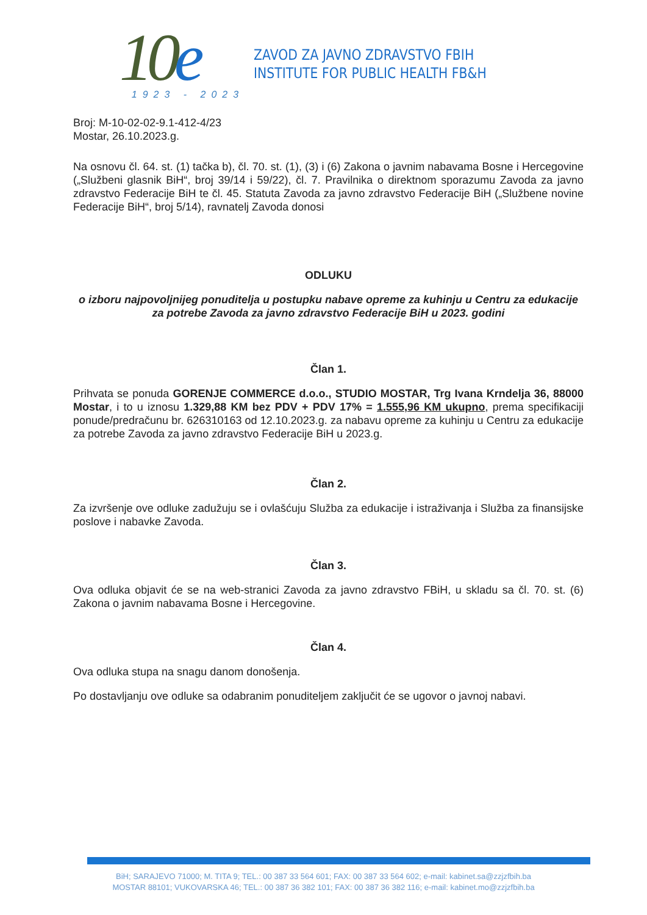10e
1923 - 2023
ZAVOD ZA JAVNO ZDRAVSTVO FBIH
INSTITUTE FOR PUBLIC HEALTH FB&H
Broj: M-10-02-02-9.1-412-4/23
Mostar, 26.10.2023.g.
Na osnovu čl. 64. st. (1) tačka b), čl. 70. st. (1), (3) i (6) Zakona o javnim nabavama Bosne i Hercegovine („Službeni glasnik BiH“, broj 39/14 i 59/22), čl. 7. Pravilnika o direktnom sporazumu Zavoda za javno zdravstvo Federacije BiH te čl. 45. Statuta Zavoda za javno zdravstvo Federacije BiH („Službene novine Federacije BiH“, broj 5/14), ravnatelj Zavoda donosi
ODLUKU
o izboru najpovoljnijeg ponuditelja u postupku nabave opreme za kuhinju u Centru za edukacije za potrebe Zavoda za javno zdravstvo Federacije BiH u 2023. godini
Član 1.
Prihvata se ponuda GORENJE COMMERCE d.o.o., STUDIO MOSTAR, Trg Ivana Krndelja 36, 88000 Mostar, i to u iznosu 1.329,88 KM bez PDV + PDV 17% = 1.555,96 KM ukupno, prema specifikaciji ponude/predračunu br. 626310163 od 12.10.2023.g. za nabavu opreme za kuhinju u Centru za edukacije za potrebe Zavoda za javno zdravstvo Federacije BiH u 2023.g.
Član 2.
Za izvršenje ove odluke zadužuju se i ovlašćuju Služba za edukacije i istraživanja i Služba za finansijske poslove i nabavke Zavoda.
Član 3.
Ova odluka objavit će se na web-stranici Zavoda za javno zdravstvo FBiH, u skladu sa čl. 70. st. (6) Zakona o javnim nabavama Bosne i Hercegovine.
Član 4.
Ova odluka stupa na snagu danom donošenja.
Po dostavljanju ove odluke sa odabranim ponuditeljem zaključit će se ugovor o javnoj nabavi.
BiH; SARAJEVO 71000; M. TITA 9; TEL.: 00 387 33 564 601; FAX: 00 387 33 564 602; e-mail: kabinet.sa@zzjzfbih.ba
MOSTAR 88101; VUKOVARSKA 46; TEL.: 00 387 36 382 101; FAX: 00 387 36 382 116; e-mail: kabinet.mo@zzjzfbih.ba